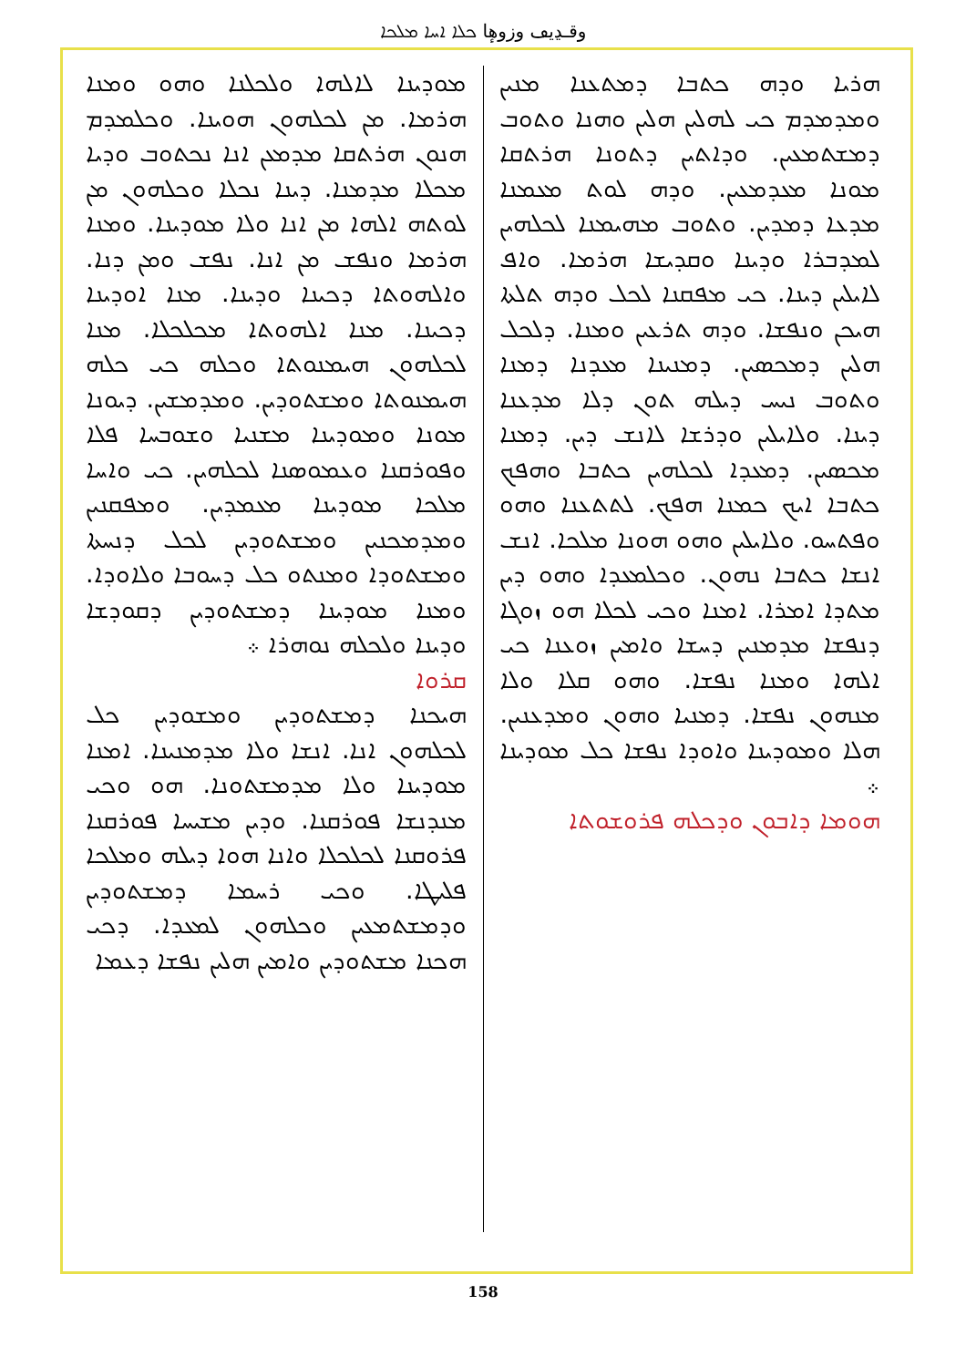وقـڍيڡ وزوهٕا ܟܠܐ ܐܚܐ ܡܠܟܐ
ܗܪܝܐ ܘܕܗ ܟܬܒܐ ܕܡܬܥܢܐ ܡܢܝܢ ܘܡܕܡܕܡ ܟܝ ܠܗܠܝܢ ܗܠܝܢ ܘܗܢܐ ܘܬܘܒ ܕܡܫܬܡܥܝܢ. ܘܕܐܬܝܢ ܕܬܘܢܐ ܗܪܬܩܐ ܡܘܢܐ ܡܥܕܡܥܝܢ. ܘܕܗ ܠܘܬ ܡܥܡܢܐ ܡܕܥܐ ܕܡܕܝܢ. ܘܬܘܒ ܡܗܝܡܢܐ ܠܟܠܗܝܢ ܠܡܕܒܪܐ ܘܕܝܢܐ ܘܩܕܝܫܐ ܗܪܡܐ. ܘܐܦ ܠܐܝܠܝܢ ܕܝܢܐ. ܟܝ ܡܦܩܢܐ ܠܟܠ ܘܕܗ ܬܠܬܐ ܗܝܟܢ ܘܢܦܫܐ. ܘܕܗ ܬܪܥܝܢ ܘܡܢܐ. ܕܠܟܠ ܗܠܝܢ ܕܡܟܣܝܢ. ܕܡܢܝܢܐ ܡܥܕܢܐ ܕܡܢܐ ܘܬܘܒ ܢܝܚ ܕܝܠܗ ܬܘܢ ܕܠܐ ܡܕܥܢܐ ܕܝܢܐ. ܘܠܐܝܠܝܢ ܘܕܪܫܐ ܠܐܢܫ ܕܝܢ. ܕܡܢܐ ܡܟܣܝܢ. ܕܡܥܕܐ ܠܟܠܗܝܢ ܟܬܒܐ ܘܗܦܟ ܟܬܒܐ ܐܝܟ ܟܡܢܐ ܗܦܟ. ܠܬܬܥܢܐ ܘܗܘ ܘܦܬܚܘ. ܘܠܐܝܠܝܢ ܘܗܘ ܗܘܢܐ ܡܠܟܐ. ܐܢܫ ܐܢܫܐ ܟܬܒܐ ܢܗܘܢ. ܘܟܠܡܥܕܐ ܘܗܘ ܕܝܢ ܡܬܕܐ ܐܡܪܐ. ܐܡܢܐ ܘܟܝ ܠܟܠܐ ܗܘ ܙܘܓܐ ܕܢܦܫܐ ܡܕܡܢܝܢ ܕܚܫܐ ܘܐܡܝܢ ܙܘܥܢܐ ܟܝ ܐܠܗܐ ܘܡܢܐ ܢܦܫܐ. ܘܗܘ ܩܠܐ ܘܠܐ ܡܢܗܘܢ ܢܦܫܐ. ܕܡܢܝܐ ܘܗܘܢ ܘܡܕܥܢܝܢ. ܗܠܐ ܘܡܘܕܝܢܐ ܘܐܘܕܐ ܢܦܫܐ ܟܠ ܡܘܕܝܢܐ ܀
ܗܘܡܐ ܕܐܒܘܢ ܘܕܟܠܗ ܦܪܘܫܘܬܐ
ܡܘܕܝܢܐ ܠܐܠܗܐ ܘܠܟܠܢܐ ܘܗܘ ܘܡܢܐ ܗܪܡܐ. ܡܢ ܠܟܠܗܘܢ ܗܘܝܢܐ. ܘܟܠܡܕܡ ܗܢܘܢ ܗܪܬܩܐ ܡܕܡܥܢ ܐܢܐ ܢܟܬܘܒ ܘܕܝܐ ܡܟܠܐ ܡܕܡܢܐ. ܕܝܢܐ ܢܟܠܐ ܘܟܠܗܘܢ ܡܢ ܠܘܬܗ ܐܠܗܐ ܡܢ ܐܢܐ ܘܠܐ ܡܘܕܝܢܐ. ܘܡܢܐ ܗܪܡܐ ܘܢܦܫ ܡܢ ܐܢܐ. ܢܦܫ ܘܡܢ ܕܢܐ. ܘܐܠܗܘܬܐ ܕܟܝܢܐ ܘܕܝܢܐ. ܡܢܐ ܐܘܕܝܢܐ ܕܟܝܢܐ. ܡܢܐ ܐܠܗܘܬܐ ܡܟܠܟܠܐ. ܡܢܐ ܠܟܠܗܘܢ ܗܝܡܢܘܬܐ ܘܟܠܗ ܟܝ ܟܠܗ ܗܝܡܢܘܬܐ ܘܡܫܬܘܕܝܢ. ܘܡܕܡܫܝܢ. ܕܝܘܢܐ ܡܘܢܐ ܘܡܘܕܝܢܐ ܡܫܢܝܐ ܘܫܘܒܚܐ ܦܠܐ ܘܦܘܪܩܢܐ ܘܥܡܘܣܢܐ ܠܟܠܗܝܢ. ܟܝ ܘܐܚܐ ܡܠܟܐ ܡܘܕܝܢܐ ܡܥܡܕܝܢ. ܘܡܦܩܢܝܢ ܘܡܕܡܟܢܝܢ ܘܡܫܬܘܕܝܢ ܠܟܠ ܕܢܚܬܐ ܘܡܫܬܘܕܐ ܘܡܢܬܘ ܟܠ ܕܚܘܒܐ ܘܠܐܘܕܐ. ܘܡܢܐ ܡܘܕܝܢܐ ܕܡܫܬܘܕܝܢ ܕܩܘܕܫܐ ܘܕܝܢܐ ܘܠܟܠܗ ܢܘܗܪܐ ܀
ܩܪܘܐ
ܗܝܟܢܐ ܕܡܫܬܘܕܝܢ ܘܡܫܘܕܝܢ ܟܠ ܠܟܠܗܘܢ ܐܢܐ. ܐܢܫܐ ܘܠܐ ܡܕܡܢܝܢܐ. ܐܡܢܐ ܡܘܕܝܢܐ ܘܠܐ ܡܕܡܫܬܘܢܐ. ܗܘ ܘܟܝ ܡܢܕܢܫܐ ܦܘܪܩܢܐ. ܘܕܝܢ ܡܫܝܚܐ ܦܘܪܩܢܐ ܦܪܘܩܢܐ ܠܟܠܟܠܐ ܘܐܢܐ ܗܘܐ ܕܝܠܗ ܘܡܠܟܐ ܦܠܝܛܐ. ܘܟܝ ܪܚܡܐ ܕܡܫܬܘܕܝܢ ܘܕܡܫܬܡܥܝܢ ܘܟܠܗܘܢ ܠܡܥܕܐ. ܕܟܝ ܗܟܢܐ ܡܫܬܘܕܝܢ ܘܐܡܝܢ ܗܠܝܢ ܢܦܫܐ ܕܥܡܐ
158